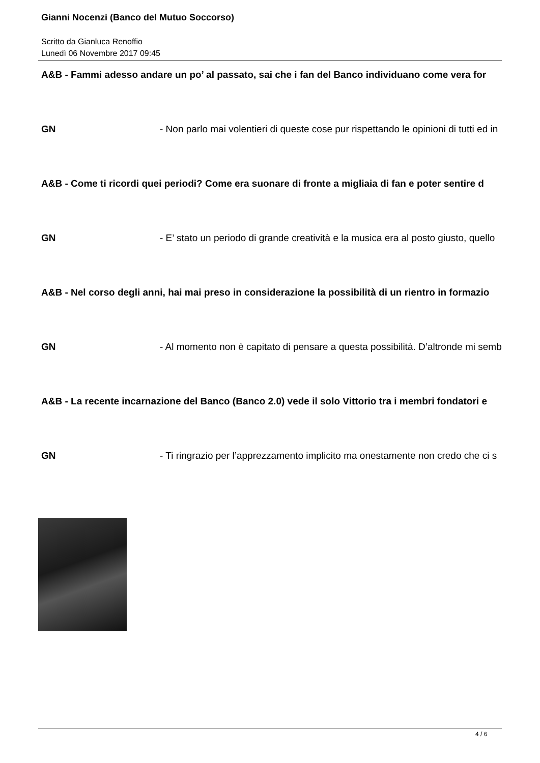Gianni Nocenzi (Banco del Mutuo Soccorso)
Scritto da Gianluca Renoffio
Lunedì 06 Novembre 2017 09:45
A&B - Fammi adesso andare un po’ al passato, sai che i fan del Banco individuano come vera for
GN - Non parlo mai volentieri di queste cose pur rispettando le opinioni di tutti ed in
A&B - Come ti ricordi quei periodi? Come era suonare di fronte a migliaia di fan e poter sentire d
GN - E’ stato un periodo di grande creatività e la musica era al posto giusto, quello
A&B - Nel corso degli anni, hai mai preso in considerazione la possibilità di un rientro in formazio
GN - Al momento non è capitato di pensare a questa possibilità. D’altronde mi semb
A&B - La recente incarnazione del Banco (Banco 2.0) vede il solo Vittorio tra i membri fondatori e
GN - Ti ringrazio per l’apprezzamento implicito ma onestamente non credo che ci s
4 / 6